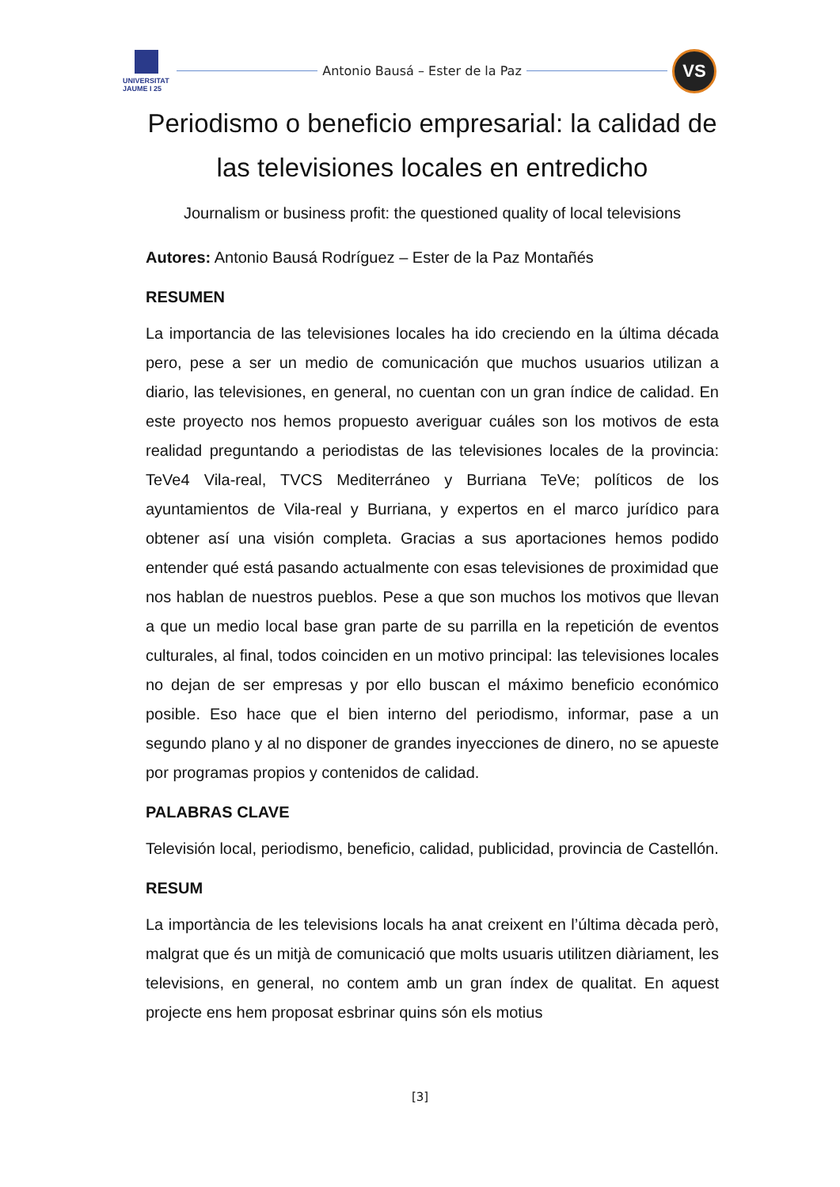UNIVERSITAT
JAUME I 25
Antonio Bausá – Ester de la Paz
VS
Periodismo o beneficio empresarial: la calidad de las televisiones locales en entredicho
Journalism or business profit: the questioned quality of local televisions
Autores: Antonio Bausá Rodríguez – Ester de la Paz Montañés
RESUMEN
La importancia de las televisiones locales ha ido creciendo en la última década pero, pese a ser un medio de comunicación que muchos usuarios utilizan a diario, las televisiones, en general, no cuentan con un gran índice de calidad. En este proyecto nos hemos propuesto averiguar cuáles son los motivos de esta realidad preguntando a periodistas de las televisiones locales de la provincia: TeVe4 Vila-real, TVCS Mediterráneo y Burriana TeVe; políticos de los ayuntamientos de Vila-real y Burriana, y expertos en el marco jurídico para obtener así una visión completa. Gracias a sus aportaciones hemos podido entender qué está pasando actualmente con esas televisiones de proximidad que nos hablan de nuestros pueblos. Pese a que son muchos los motivos que llevan a que un medio local base gran parte de su parrilla en la repetición de eventos culturales, al final, todos coinciden en un motivo principal: las televisiones locales no dejan de ser empresas y por ello buscan el máximo beneficio económico posible. Eso hace que el bien interno del periodismo, informar, pase a un segundo plano y al no disponer de grandes inyecciones de dinero, no se apueste por programas propios y contenidos de calidad.
PALABRAS CLAVE
Televisión local, periodismo, beneficio, calidad, publicidad, provincia de Castellón.
RESUM
La importància de les televisions locals ha anat creixent en l’última dècada però, malgrat que és un mitjà de comunicació que molts usuaris utilitzen diàriament, les televisions, en general, no contem amb un gran índex de qualitat. En aquest projecte ens hem proposat esbrinar quins són els motius
[3]